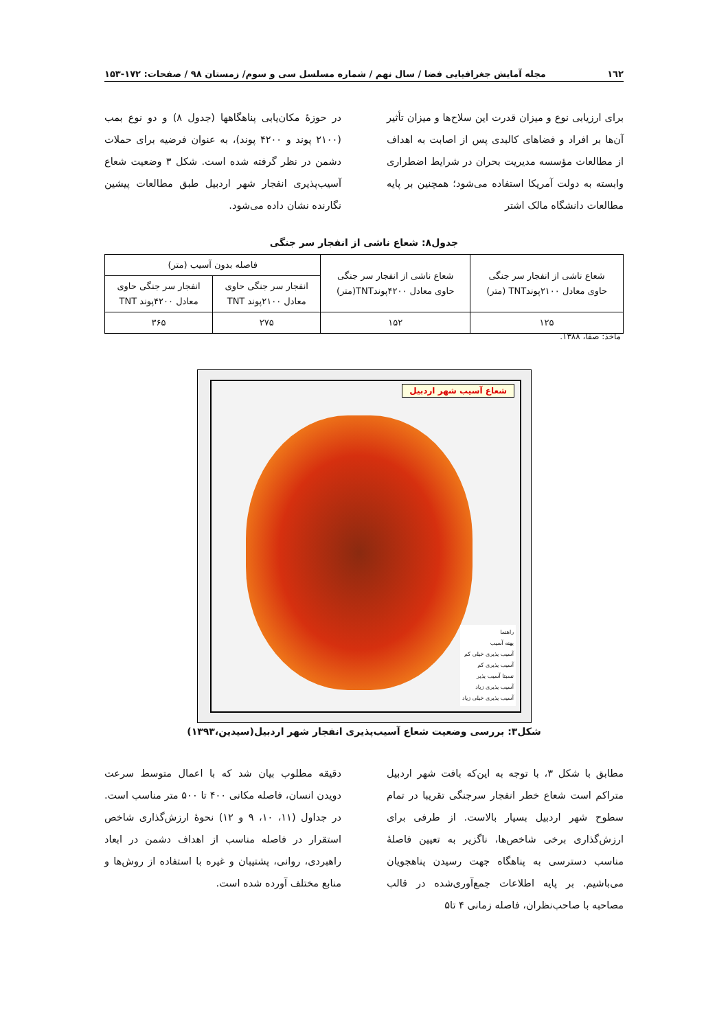١٦٢ مجله آمایش جغرافیایی فضا / سال نهم / شماره مسلسل سی و سوم/ زمستان ۹۸ / صفحات: ۱۷۲-۱۵۳
برای ارزیابی نوع و میزان قدرت این سلاح‌ها و میزان تأثیر آن‌ها بر افراد و فضاهای کالبدی پس از اصابت به اهداف از مطالعات مؤسسه مدیریت بحران در شرایط اضطراری وابسته به دولت آمریکا استفاده می‌شود؛ همچنین بر پایه مطالعات دانشگاه مالک اشتر
در حوزهٔ مکان‌یابی پناهگاهها (جدول ۸) و دو نوع بمب (۲۱۰۰ پوند و ۴۲۰۰ پوند)، به عنوان فرضیه برای حملات دشمن در نظر گرفته شده است. شکل ۳ وضعیت شعاع آسیب‌پذیری انفجار شهر اردبیل طبق مطالعات پیشین نگارنده نشان داده می‌شود.
جدول۸: شعاع ناشی از انفجار سر جنگی
| شعاع ناشی از انفجار سر جنگی حاوی معادل ۲۱۰۰پوندTNT (متر) | شعاع ناشی از انفجار سر جنگی حاوی معادل ۴۲۰۰پوندTNT(متر) | فاصله بدون آسیب (متر) | |
| --- | --- | --- | --- |
| | | انفجار سر جنگی حاوی معادل ۲۱۰۰پوند TNT | انفجار سر جنگی حاوی معادل ۴۲۰۰پوند TNT |
| ۱۲۵ | ۱۵۲ | ۲۷۵ | ۳۶۵ |
ماخذ: صفا، ۱۳۸۸.
شعاع آسیب شهر اردبیل
راهنما
پهنه آسیب
آسیب پذیری خیلی کم
آسیب پذیری کم
نسبتا آسیب پذیر
آسیب پذیری زیاد
آسیب پذیری خیلی زیاد
شکل۳: بررسی وضعیت شعاع آسیب‌پذیری انفجار شهر اردبیل(سیدین،۱۳۹۳)
مطابق با شکل ۳، با توجه به این‌که بافت شهر اردبیل متراکم است شعاع خطر انفجار سرجنگی تقریبا در تمام سطوح شهر اردبیل بسیار بالاست. از طرفی برای ارزش‌گذاری برخی شاخص‌ها، ناگزیر به تعیین فاصلهٔ مناسب دسترسی به پناهگاه جهت رسیدن پناهجویان می‌باشیم. بر پایه اطلاعات جمع‌آوری‌شده در قالب مصاحبه با صاحب‌نظران، فاصله زمانی ۴ تا۵
دقیقه مطلوب بیان شد که با اعمال متوسط سرعت دویدن انسان، فاصله مکانی ۴۰۰ تا ۵۰۰ متر مناسب است. در جداول (۱۱، ۱۰، ۹ و ۱۲) نحوهٔ ارزش‌گذاری شاخص استقرار در فاصله مناسب از اهداف دشمن در ابعاد راهبردی، روانی، پشتیبان و غیره با استفاده از روش‌ها و منابع مختلف آورده شده است.